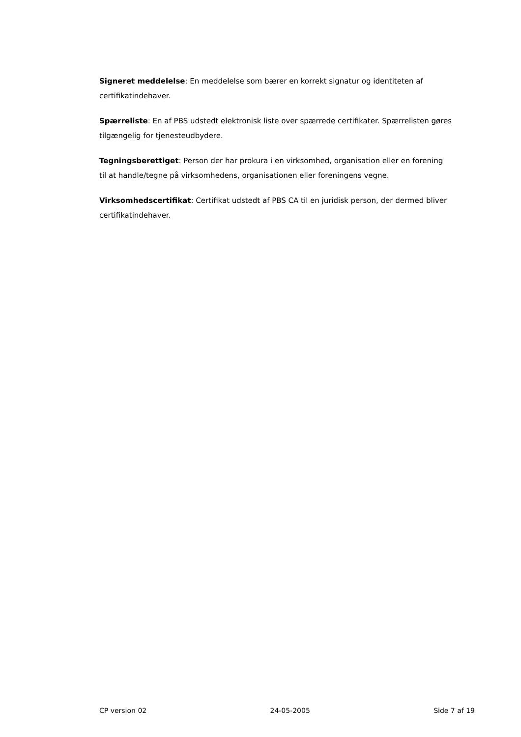Signeret meddelelse: En meddelelse som bærer en korrekt signatur og identiteten af certifikatindehaver.
Spærreliste: En af PBS udstedt elektronisk liste over spærrede certifikater. Spærre­listen gøres tilgængelig for tjenesteudbydere.
Tegningsberettiget: Person der har prokura i en virksomhed, organisation eller en forening til at handle/tegne på virksomhedens, organisationen eller foreningens vegne.
Virksomhedscertifikat: Certifikat udstedt af PBS CA til en juridisk person, der der­med bliver certifikatindehaver.
CP version 02 24-05-2005 Side 7 af 19